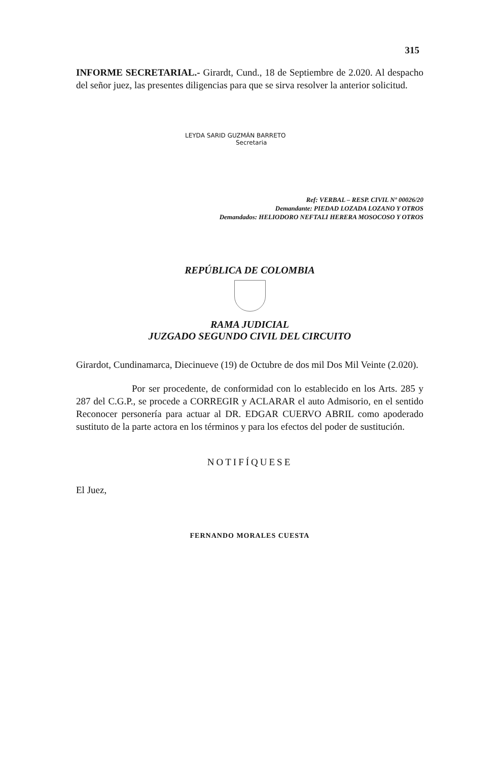315
INFORME SECRETARIAL.- Girardt, Cund., 18 de Septiembre de 2.020. Al despacho del señor juez, las presentes diligencias para que se sirva resolver la anterior solicitud.
LEYDA SARID GUZMÁN BARRETO
Secretaria
Ref: VERBAL – RESP. CIVIL Nº 00026/20
Demandante: PIEDAD LOZADA LOZANO Y OTROS
Demandados: HELIODORO NEFTALI HERERA MOSOCOSO Y OTROS
REPÚBLICA DE COLOMBIA
RAMA JUDICIAL
JUZGADO SEGUNDO CIVIL DEL CIRCUITO
Girardot, Cundinamarca, Diecinueve (19) de Octubre de dos mil Dos Mil Veinte (2.020).
Por ser procedente, de conformidad con lo establecido en los Arts. 285 y 287 del C.G.P., se procede a CORREGIR y ACLARAR el auto Admisorio, en el sentido Reconocer personería para actuar al DR. EDGAR CUERVO ABRIL como apoderado sustituto de la parte actora en los términos y para los efectos del poder de sustitución.
NOTIFÍQUESE
El Juez,
FERNANDO MORALES CUESTA